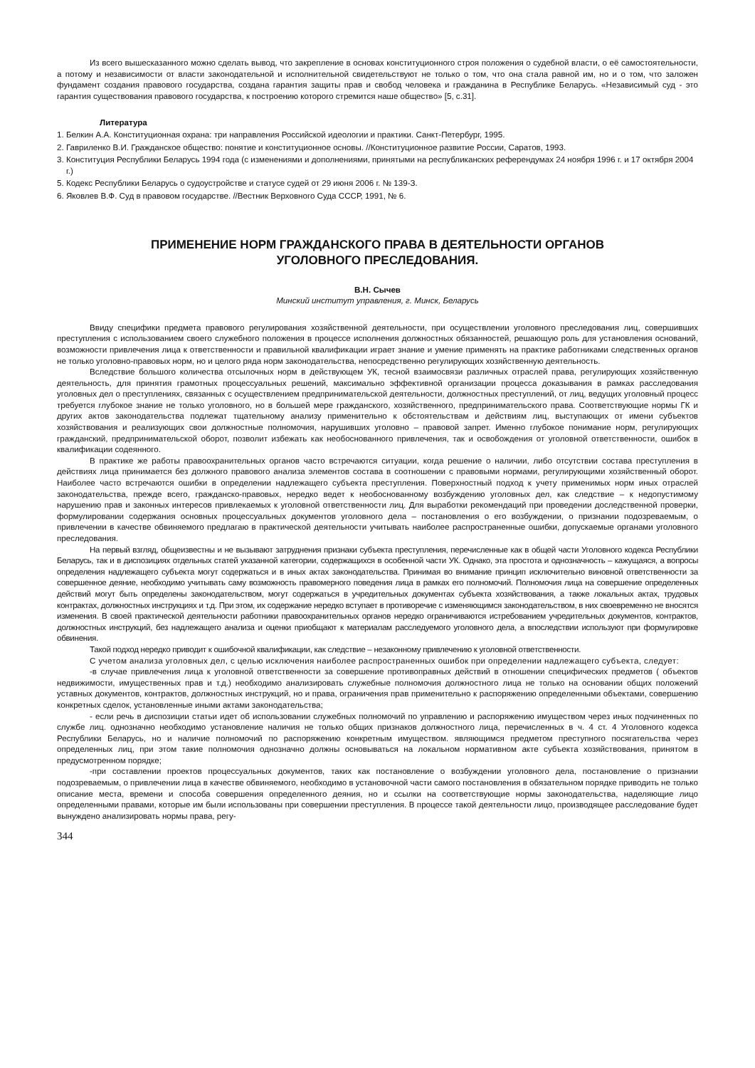Из всего вышесказанного можно сделать вывод, что закрепление в основах конституционного строя положения о судебной власти, о её самостоятельности, а потому и независимости от власти законодательной и исполнительной свидетельствуют не только о том, что она стала равной им, но и о том, что заложен фундамент создания правового государства, создана гарантия защиты прав и свобод человека и гражданина в Республике Беларусь. «Независимый суд - это гарантия существования правового государства, к построению которого стремится наше общество» [5, с.31].
Литература
1. Белкин А.А. Конституционная охрана: три направления Российской идеологии и практики. Санкт-Петербург, 1995.
2. Гавриленко В.И. Гражданское общество: понятие и конституционное основы. //Конституционное развитие России, Саратов, 1993.
3. Конституция Республики Беларусь 1994 года (с изменениями и дополнениями, принятыми на республиканских референдумах 24 ноября 1996 г. и 17 октября 2004 г.)
5. Кодекс Республики Беларусь о судоустройстве и статусе судей от 29 июня 2006 г. № 139-З.
6. Яковлев В.Ф. Суд в правовом государстве. //Вестник Верховного Суда СССР, 1991, № 6.
ПРИМЕНЕНИЕ НОРМ ГРАЖДАНСКОГО ПРАВА В ДЕЯТЕЛЬНОСТИ ОРГАНОВ
УГОЛОВНОГО ПРЕСЛЕДОВАНИЯ.
В.Н. Сычев
Минский институт управления, г. Минск, Беларусь
Ввиду специфики предмета правового регулирования хозяйственной деятельности, при осуществлении уголовного преследования лиц, совершивших преступления с использованием своего служебного положения в процессе исполнения должностных обязанностей, решающую роль для установления оснований, возможности привлечения лица к ответственности и правильной квалификации играет знание и умение применять на практике работниками следственных органов не только уголовно-правовых норм, но и целого ряда норм законодательства, непосредственно регулирующих хозяйственную деятельность.
Вследствие большого количества отсылочных норм в действующем УК, тесной взаимосвязи различных отраслей права, регулирующих хозяйственную деятельность, для принятия грамотных процессуальных решений, максимально эффективной организации процесса доказывания в рамках расследования уголовных дел о преступлениях, связанных с осуществлением предпринимательской деятельности, должностных преступлений, от лиц, ведущих уголовный процесс требуется глубокое знание не только уголовного, но в большей мере гражданского, хозяйственного, предпринимательского права. Соответствующие нормы ГК и других актов законодательства подлежат тщательному анализу применительно к обстоятельствам и действиям лиц, выступающих от имени субъектов хозяйствования и реализующих свои должностные полномочия, нарушивших уголовно – правовой запрет. Именно глубокое понимание норм, регулирующих гражданский, предпринимательской оборот, позволит избежать как необоснованного привлечения, так и освобождения от уголовной ответственности, ошибок в квалификации содеянного.
В практике же работы правоохранительных органов часто встречаются ситуации, когда решение о наличии, либо отсутствии состава преступления в действиях лица принимается без должного правового анализа элементов состава в соотношении с правовыми нормами, регулирующими хозяйственный оборот. Наиболее часто встречаются ошибки в определении надлежащего субъекта преступления. Поверхностный подход к учету применимых норм иных отраслей законодательства, прежде всего, гражданско-правовых, нередко ведет к необоснованному возбуждению уголовных дел, как следствие – к недопустимому нарушению прав и законных интересов привлекаемых к уголовной ответственности лиц. Для выработки рекомендаций при проведении доследственной проверки, формулировании содержания основных процессуальных документов уголовного дела – постановления о его возбуждении, о признании подозреваемым, о привлечении в качестве обвиняемого предлагаю в практической деятельности учитывать наиболее распространенные ошибки, допускаемые органами уголовного преследования.
На первый взгляд, общеизвестны и не вызывают затруднения признаки субъекта преступления, перечисленные как в общей части Уголовного кодекса Республики Беларусь, так и в диспозициях отдельных статей указанной категории, содержащихся в особенной части УК. Однако, эта простота и однозначность – кажущаяся, а вопросы определения надлежащего субъекта могут содержаться и в иных актах законодательства. Принимая во внимание принцип исключительно виновной ответственности за совершенное деяние, необходимо учитывать саму возможность правомерного поведения лица в рамках его полномочий. Полномочия лица на совершение определенных действий могут быть определены законодательством, могут содержаться в учредительных документах субъекта хозяйствования, а также локальных актах, трудовых контрактах, должностных инструкциях и т.д. При этом, их содержание нередко вступает в противоречие с изменяющимся законодательством, в них своевременно не вносятся изменения. В своей практической деятельности работники правоохранительных органов нередко ограничиваются истребованием учредительных документов, контрактов, должностных инструкций, без надлежащего анализа и оценки приобщают к материалам расследуемого уголовного дела, а впоследствии используют при формулировке обвинения.
Такой подход нередко приводит к ошибочной квалификации, как следствие – незаконному привлечению к уголовной ответственности.
С учетом анализа уголовных дел, с целью исключения наиболее распространенных ошибок при определении надлежащего субъекта, следует:
-в случае привлечения лица к уголовной ответственности за совершение противоправных действий в отношении специфических предметов ( объектов недвижимости, имущественных прав и т.д.) необходимо анализировать служебные полномочия должностного лица не только на основании общих положений уставных документов, контрактов, должностных инструкций, но и права, ограничения прав применительно к распоряжению определенными объектами, совершению конкретных сделок, установленные иными актами законодательства;
- если речь в диспозиции статьи идет об использовании служебных полномочий по управлению и распоряжению имуществом через иных подчиненных по службе лиц. однозначно необходимо установление наличия не только общих признаков должностного лица, перечисленных в ч. 4 ст. 4 Уголовного кодекса Республики Беларусь, но и наличие полномочий по распоряжению конкретным имуществом. являющимся предметом преступного посягательства через определенных лиц, при этом такие полномочия однозначно должны основываться на локальном нормативном акте субъекта хозяйствования, принятом в предусмотренном порядке;
-при составлении проектов процессуальных документов, таких как постановление о возбуждении уголовного дела, постановление о признании подозреваемым, о привлечении лица в качестве обвиняемого, необходимо в установочной части самого постановления в обязательном порядке приводить не только описание места, времени и способа совершения определенного деяния, но и ссылки на соответствующие нормы законодательства, наделяющие лицо определенными правами, которые им были использованы при совершении преступления. В процессе такой деятельности лицо, производящее расследование будет вынуждено анализировать нормы права, регу-
344